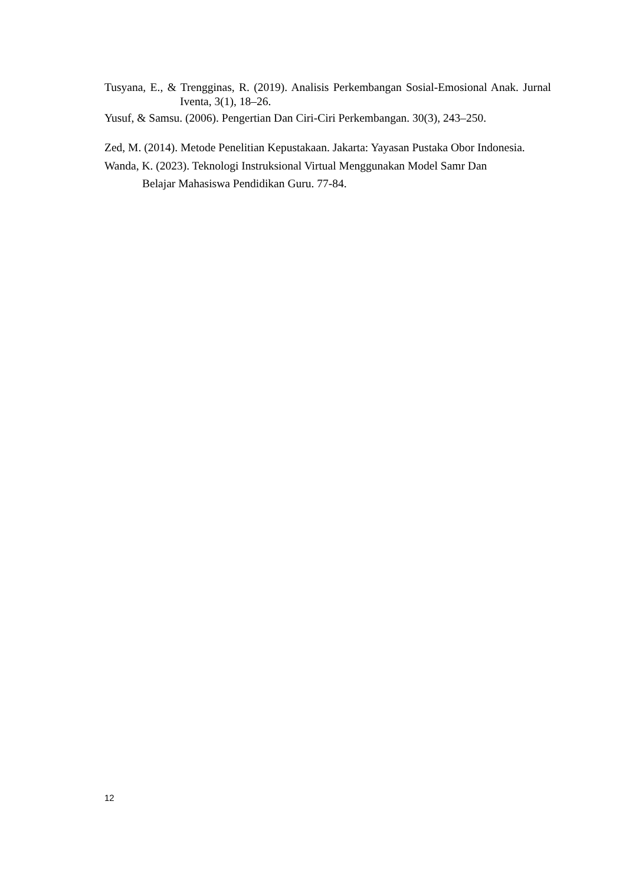Tusyana, E., & Trengginas, R. (2019). Analisis Perkembangan Sosial-Emosional Anak. Jurnal Iventa, 3(1), 18–26.
Yusuf, & Samsu. (2006). Pengertian Dan Ciri-Ciri Perkembangan. 30(3), 243–250.
Zed, M. (2014). Metode Penelitian Kepustakaan. Jakarta: Yayasan Pustaka Obor Indonesia.
Wanda, K. (2023). Teknologi Instruksional Virtual Menggunakan Model Samr Dan
Belajar Mahasiswa Pendidikan Guru. 77-84.
12